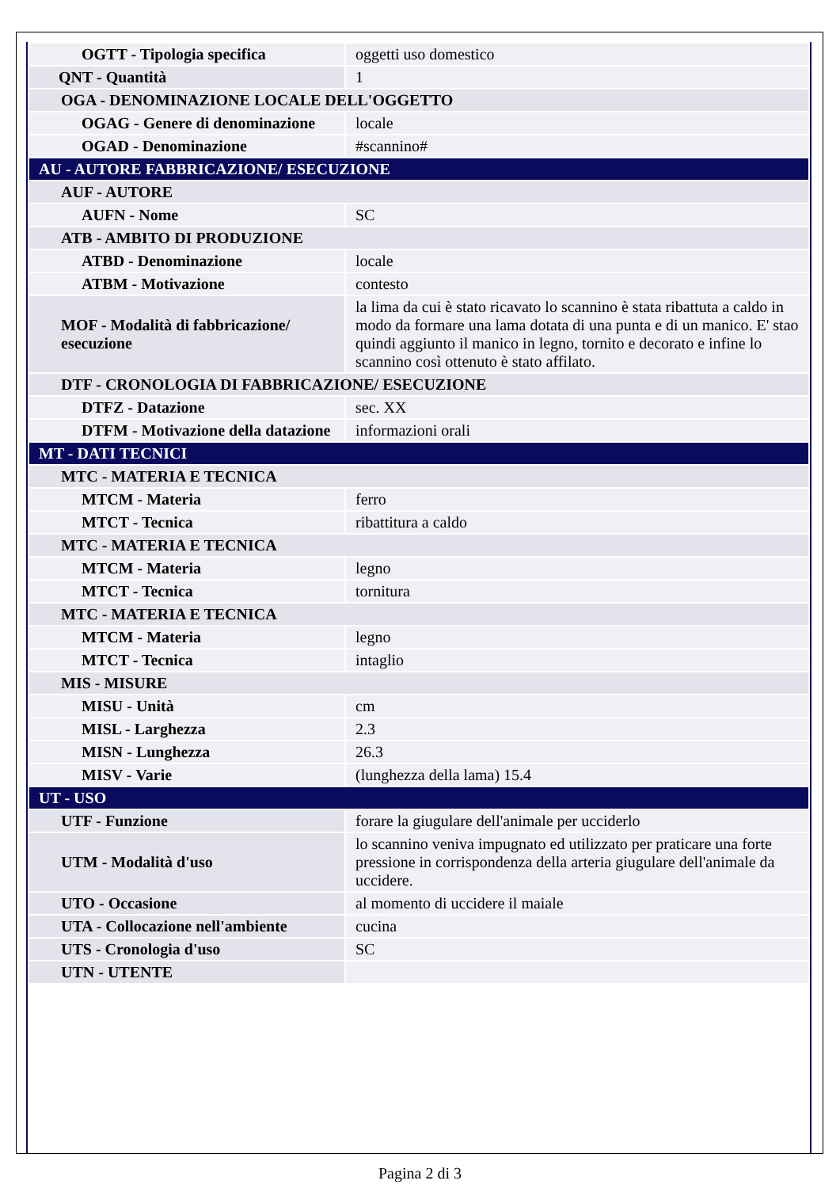| OGTT - Tipologia specifica | oggetti uso domestico |
| QNT - Quantità | 1 |
| OGA - DENOMINAZIONE LOCALE DELL'OGGETTO | |
| OGAG - Genere di denominazione | locale |
| OGAD - Denominazione | #scannino# |
| AU - AUTORE FABBRICAZIONE/ ESECUZIONE | |
| AUF - AUTORE | |
| AUFN - Nome | SC |
| ATB - AMBITO DI PRODUZIONE | |
| ATBD - Denominazione | locale |
| ATBM - Motivazione | contesto |
| MOF - Modalità di fabbricazione/ esecuzione | la lima da cui è stato ricavato lo scannino è stata ribattuta a caldo in modo da formare una lama dotata di una punta e di un manico. E' stao quindi aggiunto il manico in legno, tornito e decorato e infine lo scannino così ottenuto è stato affilato. |
| DTF - CRONOLOGIA DI FABBRICAZIONE/ ESECUZIONE | |
| DTFZ - Datazione | sec. XX |
| DTFM - Motivazione della datazione | informazioni orali |
| MT - DATI TECNICI | |
| MTC - MATERIA E TECNICA | |
| MTCM - Materia | ferro |
| MTCT - Tecnica | ribattitura a caldo |
| MTC - MATERIA E TECNICA | |
| MTCM - Materia | legno |
| MTCT - Tecnica | tornitura |
| MTC - MATERIA E TECNICA | |
| MTCM - Materia | legno |
| MTCT - Tecnica | intaglio |
| MIS - MISURE | |
| MISU - Unità | cm |
| MISL - Larghezza | 2.3 |
| MISN - Lunghezza | 26.3 |
| MISV - Varie | (lunghezza della lama) 15.4 |
| UT - USO | |
| UTF - Funzione | forare la giugulare dell'animale per ucciderlo |
| UTM - Modalità d'uso | lo scannino veniva impugnato ed utilizzato per praticare una forte pressione in corrispondenza della arteria giugulare dell'animale da uccidere. |
| UTO - Occasione | al momento di uccidere il maiale |
| UTA - Collocazione nell'ambiente | cucina |
| UTS - Cronologia d'uso | SC |
| UTN - UTENTE | |
Pagina 2 di 3